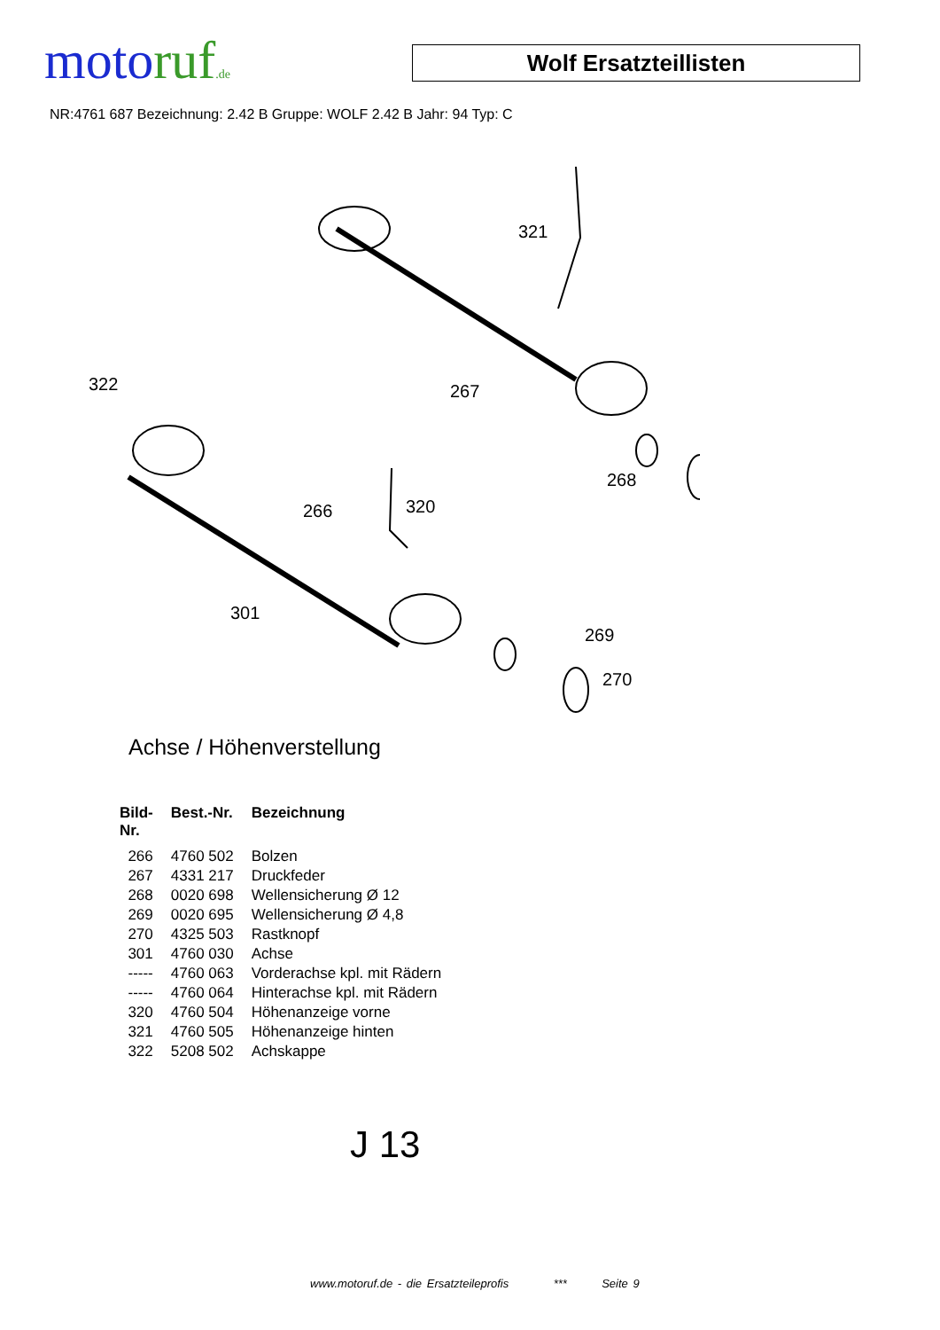motoruf.de
Wolf Ersatzteillisten
NR:4761 687 Bezeichnung: 2.42 B Gruppe: WOLF 2.42 B Jahr: 94 Typ: C
321
267
322
268
266
320
301
269
270
Achse / Höhenverstellung
| Bild- Nr. | Best.-Nr. | Bezeichnung |
| --- | --- | --- |
| 266 | 4760 502 | Bolzen |
| 267 | 4331 217 | Druckfeder |
| 268 | 0020 698 | Wellensicherung Ø 12 |
| 269 | 0020 695 | Wellensicherung Ø 4,8 |
| 270 | 4325 503 | Rastknopf |
| 301 | 4760 030 | Achse |
| ----- | 4760 063 | Vorderachse kpl. mit Rädern |
| ----- | 4760 064 | Hinterachse kpl. mit Rädern |
| 320 | 4760 504 | Höhenanzeige vorne |
| 321 | 4760 505 | Höhenanzeige hinten |
| 322 | 5208 502 | Achskappe |
J 13
www.motoruf.de - die Ersatzteileprofis *** Seite 9